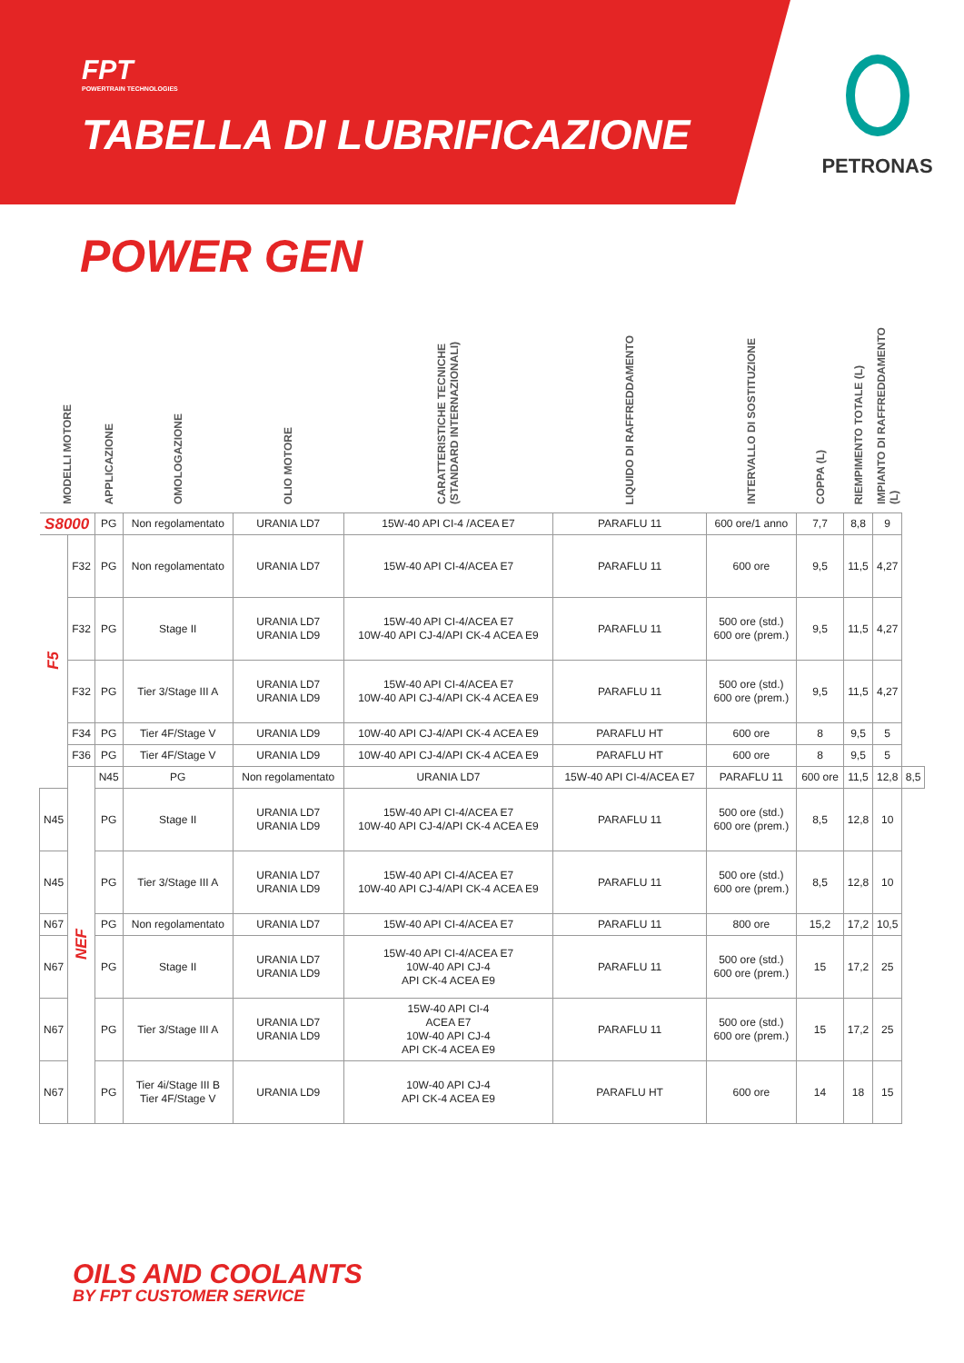FPT
POWERTRAIN TECHNOLOGIES
TABELLA DI LUBRIFICAZIONE
PETRONAS
POWER GEN
| MODELLI MOTORE | | APPLICAZIONE | OMOLOGAZIONE | OLIO MOTORE | CARATTERISTICHE TECNICHE (STANDARD INTERNAZIONALI) | LIQUIDO DI RAFFREDDAMENTO | INTERVALLO DI SOSTITUZIONE | COPPA (L) | RIEMPIMENTO TOTALE (L) | IMPIANTO DI RAFFREDDAMENTO (L) | |
| --- | --- | --- | --- | --- | --- | --- | --- | --- | --- | --- | --- |
| S8000 | | PG | Non regolamentato | URANIA LD7 | 15W-40 API CI-4 /ACEA E7 | PARAFLU 11 | 600 ore/1 anno | 7,7 | 8,8 | 9 | |
| F5 | F32 | PG | Non regolamentato | URANIA LD7 | 15W-40 API CI-4/ACEA E7 | PARAFLU 11 | 600 ore | 9,5 | 11,5 | 4,27 | |
| | F32 | PG | Stage II | URANIA LD7 URANIA LD9 | 15W-40 API CI-4/ACEA E7 10W-40 API CJ-4/API CK-4 ACEA E9 | PARAFLU 11 | 500 ore (std.) 600 ore (prem.) | 9,5 | 11,5 | 4,27 | |
| | F32 | PG | Tier 3/Stage III A | URANIA LD7 URANIA LD9 | 15W-40 API CI-4/ACEA E7 10W-40 API CJ-4/API CK-4 ACEA E9 | PARAFLU 11 | 500 ore (std.) 600 ore (prem.) | 9,5 | 11,5 | 4,27 | |
| | F34 | PG | Tier 4F/Stage V | URANIA LD9 | 10W-40 API CJ-4/API CK-4 ACEA E9 | PARAFLU HT | 600 ore | 8 | 9,5 | 5 | |
| | F36 | PG | Tier 4F/Stage V | URANIA LD9 | 10W-40 API CJ-4/API CK-4 ACEA E9 | PARAFLU HT | 600 ore | 8 | 9,5 | 5 | |
| | NEF | N45 | PG | Non regolamentato | URANIA LD7 | 15W-40 API CI-4/ACEA E7 | PARAFLU 11 | 600 ore | 11,5 | 12,8 | 8,5 |
| N45 | | PG | Stage II | URANIA LD7 URANIA LD9 | 15W-40 API CI-4/ACEA E7 10W-40 API CJ-4/API CK-4 ACEA E9 | PARAFLU 11 | 500 ore (std.) 600 ore (prem.) | 8,5 | 12,8 | 10 | |
| N45 | | PG | Tier 3/Stage III A | URANIA LD7 URANIA LD9 | 15W-40 API CI-4/ACEA E7 10W-40 API CJ-4/API CK-4 ACEA E9 | PARAFLU 11 | 500 ore (std.) 600 ore (prem.) | 8,5 | 12,8 | 10 | |
| N67 | | PG | Non regolamentato | URANIA LD7 | 15W-40 API CI-4/ACEA E7 | PARAFLU 11 | 800 ore | 15,2 | 17,2 | 10,5 | |
| N67 | | PG | Stage II | URANIA LD7 URANIA LD9 | 15W-40 API CI-4/ACEA E7 10W-40 API CJ-4 API CK-4 ACEA E9 | PARAFLU 11 | 500 ore (std.) 600 ore (prem.) | 15 | 17,2 | 25 | |
| N67 | | PG | Tier 3/Stage III A | URANIA LD7 URANIA LD9 | 15W-40 API CI-4 ACEA E7 10W-40 API CJ-4 API CK-4 ACEA E9 | PARAFLU 11 | 500 ore (std.) 600 ore (prem.) | 15 | 17,2 | 25 | |
| N67 | | PG | Tier 4i/Stage III B Tier 4F/Stage V | URANIA LD9 | 10W-40 API CJ-4 API CK-4 ACEA E9 | PARAFLU HT | 600 ore | 14 | 18 | 15 | |
OILS AND COOLANTS
BY FPT CUSTOMER SERVICE